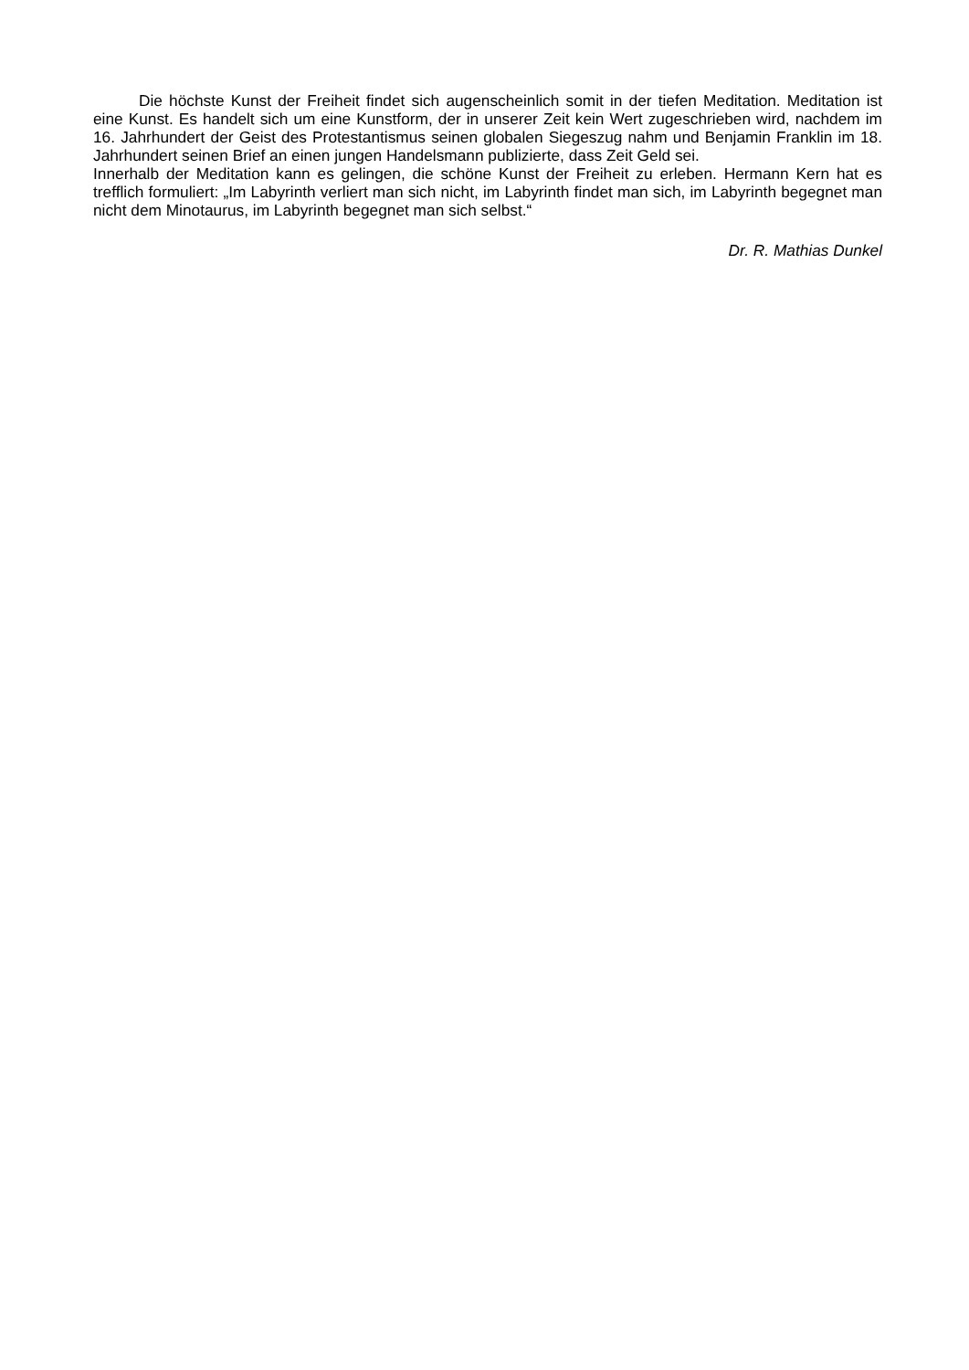Die höchste Kunst der Freiheit findet sich augenscheinlich somit in der tiefen Meditation. Meditation ist eine Kunst. Es handelt sich um eine Kunstform, der in unserer Zeit kein Wert zugeschrieben wird, nachdem im 16. Jahrhundert der Geist des Protestantismus seinen globalen Siegeszug nahm und Benjamin Franklin im 18. Jahrhundert seinen Brief an einen jungen Handelsmann publizierte, dass Zeit Geld sei.
Innerhalb der Meditation kann es gelingen, die schöne Kunst der Freiheit zu erleben. Hermann Kern hat es trefflich formuliert: „Im Labyrinth verliert man sich nicht, im Labyrinth findet man sich, im Labyrinth begegnet man nicht dem Minotaurus, im Labyrinth begegnet man sich selbst.“
Dr. R. Mathias Dunkel